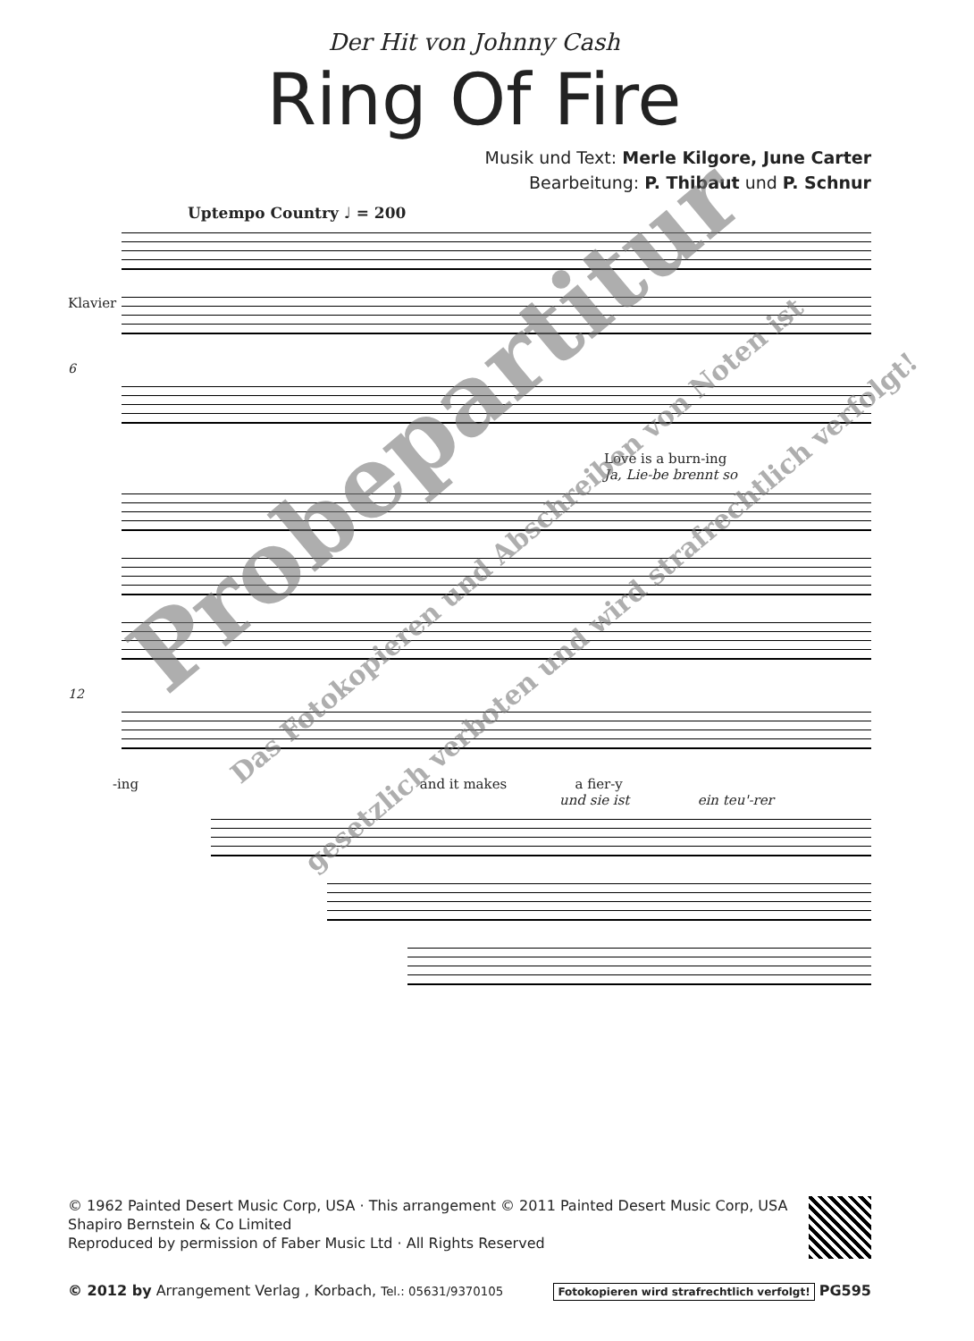Der Hit von Johnny Cash
Ring Of Fire
Musik und Text: Merle Kilgore, June Carter
Bearbeitung: P. Thibaut und P. Schnur
Uptempo Country ♩ = 200
Klavier
6
Love is a burn-ing
Ja, Lie-be brennt so
12
-ing and it makes a fier-y
und sie ist ein teu'-rer
Probepartitur Das Fotokopieren und Abschreiben von Noten ist gesetzlich verboten und wird strafrechtlich verfolgt!
© 1962 Painted Desert Music Corp, USA · This arrangement © 2011 Painted Desert Music Corp, USA
Shapiro Bernstein & Co Limited
Reproduced by permission of Faber Music Ltd · All Rights Reserved
© 2012 by Arrangement Verlag , Korbach, Tel.: 05631/9370105 Fotokopieren wird strafrechtlich verfolgt! PG595